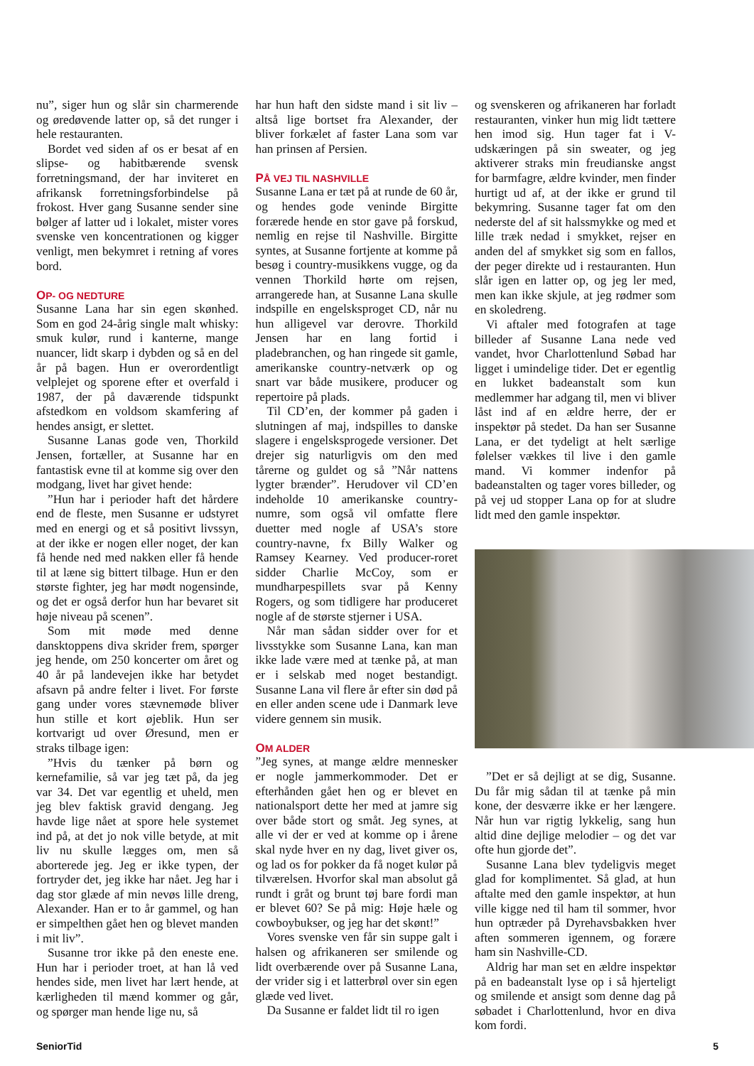nu”, siger hun og slår sin charmerende og øredøvende latter op, så det runger i hele restauranten.
Bordet ved siden af os er besat af en slipse- og habitbærende svensk forretningsmand, der har inviteret en afrikansk forretningsforbindelse på frokost. Hver gang Susanne sender sine bølger af latter ud i lokalet, mister vores svenske ven koncentrationen og kigger venligt, men bekymret i retning af vores bord.
OP- OG NEDTURE
Susanne Lana har sin egen skønhed. Som en god 24-årig single malt whisky: smuk kulør, rund i kanterne, mange nuancer, lidt skarp i dybden og så en del år på bagen. Hun er overordentligt velplejet og sporene efter et overfald i 1987, der på daværende tidspunkt afstedkom en voldsom skamfering af hendes ansigt, er slettet.
Susanne Lanas gode ven, Thorkild Jensen, fortæller, at Susanne har en fantastisk evne til at komme sig over den modgang, livet har givet hende:
”Hun har i perioder haft det hårdere end de fleste, men Susanne er udstyret med en energi og et så positivt livssyn, at der ikke er nogen eller noget, der kan få hende ned med nakken eller få hende til at læne sig bittert tilbage. Hun er den største fighter, jeg har mødt nogensinde, og det er også derfor hun har bevaret sit høje niveau på scenen”.
Som mit møde med denne dansktoppens diva skrider frem, spørger jeg hende, om 250 koncerter om året og 40 år på landevejen ikke har betydet afsavn på andre felter i livet. For første gang under vores stævnemøde bliver hun stille et kort øjeblik. Hun ser kortvarigt ud over Øresund, men er straks tilbage igen:
”Hvis du tænker på børn og kernefamilie, så var jeg tæt på, da jeg var 34. Det var egentlig et uheld, men jeg blev faktisk gravid dengang. Jeg havde lige nået at spore hele systemet ind på, at det jo nok ville betyde, at mit liv nu skulle lægges om, men så aborterede jeg. Jeg er ikke typen, der fortryder det, jeg ikke har nået. Jeg har i dag stor glæde af min nevøs lille dreng, Alexander. Han er to år gammel, og han er simpelthen gået hen og blevet manden i mit liv”.
Susanne tror ikke på den eneste ene. Hun har i perioder troet, at han lå ved hendes side, men livet har lært hende, at kærligheden til mænd kommer og går, og spørger man hende lige nu, så
har hun haft den sidste mand i sit liv – altså lige bortset fra Alexander, der bliver forkælet af faster Lana som var han prinsen af Persien.
PÅ VEJ TIL NASHVILLE
Susanne Lana er tæt på at runde de 60 år, og hendes gode veninde Birgitte forærede hende en stor gave på forskud, nemlig en rejse til Nashville. Birgitte syntes, at Susanne fortjente at komme på besøg i country-musikkens vugge, og da vennen Thorkild hørte om rejsen, arrangerede han, at Susanne Lana skulle indspille en engelsksproget CD, når nu hun alligevel var derovre. Thorkild Jensen har en lang fortid i pladebranchen, og han ringede sit gamle, amerikanske country-netværk op og snart var både musikere, producer og repertoire på plads.
Til CD’en, der kommer på gaden i slutningen af maj, indspilles to danske slagere i engelsksprogede versioner. Det drejer sig naturligvis om den med tårerne og guldet og så ”Når nattens lygter brænder”. Herudover vil CD’en indeholde 10 amerikanske country-numre, som også vil omfatte flere duetter med nogle af USA’s store country-navne, fx Billy Walker og Ramsey Kearney. Ved producer-roret sidder Charlie McCoy, som er mundharpespillets svar på Kenny Rogers, og som tidligere har produceret nogle af de største stjerner i USA.
Når man sådan sidder over for et livsstykke som Susanne Lana, kan man ikke lade være med at tænke på, at man er i selskab med noget bestandigt. Susanne Lana vil flere år efter sin død på en eller anden scene ude i Danmark leve videre gennem sin musik.
OM ALDER
”Jeg synes, at mange ældre mennesker er nogle jammerkommoder. Det er efterhånden gået hen og er blevet en nationalsport dette her med at jamre sig over både stort og småt. Jeg synes, at alle vi der er ved at komme op i årene skal nyde hver en ny dag, livet giver os, og lad os for pokker da få noget kulør på tilværelsen. Hvorfor skal man absolut gå rundt i gråt og brunt tøj bare fordi man er blevet 60? Se på mig: Høje hæle og cowboybukser, og jeg har det skønt!”
Vores svenske ven får sin suppe galt i halsen og afrikaneren ser smilende og lidt overbærende over på Susanne Lana, der vrider sig i et latterbrøl over sin egen glæde ved livet.
Da Susanne er faldet lidt til ro igen
og svenskeren og afrikaneren har forladt restauranten, vinker hun mig lidt tættere hen imod sig. Hun tager fat i V-udskæringen på sin sweater, og jeg aktiverer straks min freudianske angst for barmfagre, ældre kvinder, men finder hurtigt ud af, at der ikke er grund til bekymring. Susanne tager fat om den nederste del af sit halssmykke og med et lille træk nedad i smykket, rejser en anden del af smykket sig som en fallos, der peger direkte ud i restauranten. Hun slår igen en latter op, og jeg ler med, men kan ikke skjule, at jeg rødmer som en skoledreng.
Vi aftaler med fotografen at tage billeder af Susanne Lana nede ved vandet, hvor Charlottenlund Søbad har ligget i umindelige tider. Det er egentlig en lukket badeanstalt som kun medlemmer har adgang til, men vi bliver låst ind af en ældre herre, der er inspektør på stedet. Da han ser Susanne Lana, er det tydeligt at helt særlige følelser vækkes til live i den gamle mand. Vi kommer indenfor på badeanstalten og tager vores billeder, og på vej ud stopper Lana op for at sludre lidt med den gamle inspektør.
”Det er så dejligt at se dig, Susanne. Du får mig sådan til at tænke på min kone, der desværre ikke er her længere. Når hun var rigtig lykkelig, sang hun altid dine dejlige melodier – og det var ofte hun gjorde det”.
Susanne Lana blev tydeligvis meget glad for komplimentet. Så glad, at hun aftalte med den gamle inspektør, at hun ville kigge ned til ham til sommer, hvor hun optræder på Dyrehavsbakken hver aften sommeren igennem, og forære ham sin Nashville-CD.
Aldrig har man set en ældre inspektør på en badeanstalt lyse op i så hjerteligt og smilende et ansigt som denne dag på søbadet i Charlottenlund, hvor en diva kom fordi.
SeniorTid 5